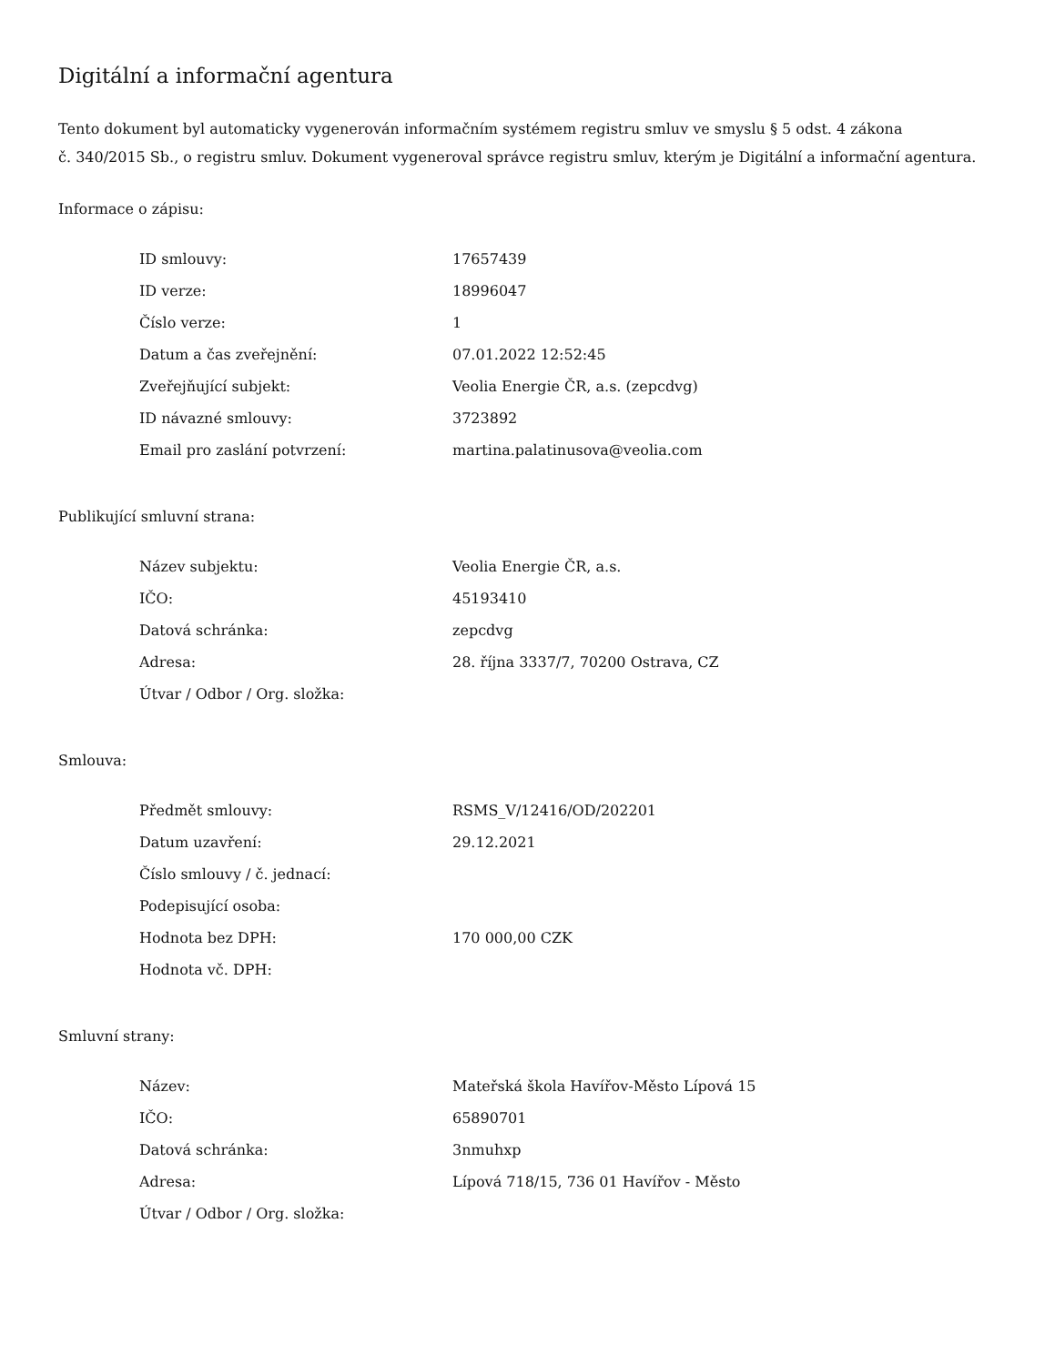Digitální a informační agentura
Tento dokument byl automaticky vygenerován informačním systémem registru smluv ve smyslu § 5 odst. 4 zákona
č. 340/2015 Sb., o registru smluv. Dokument vygeneroval správce registru smluv, kterým je Digitální a informační agentura.
Informace o zápisu:
| ID smlouvy: | 17657439 |
| ID verze: | 18996047 |
| Číslo verze: | 1 |
| Datum a čas zveřejnění: | 07.01.2022 12:52:45 |
| Zveřejňující subjekt: | Veolia Energie ČR, a.s. (zepcdvg) |
| ID návazné smlouvy: | 3723892 |
| Email pro zaslání potvrzení: | martina.palatinusova@veolia.com |
Publikující smluvní strana:
| Název subjektu: | Veolia Energie ČR, a.s. |
| IČO: | 45193410 |
| Datová schránka: | zepcdvg |
| Adresa: | 28. října 3337/7, 70200 Ostrava, CZ |
| Útvar / Odbor / Org. složka: | |
Smlouva:
| Předmět smlouvy: | RSMS_V/12416/OD/202201 |
| Datum uzavření: | 29.12.2021 |
| Číslo smlouvy / č. jednací: | |
| Podepisující osoba: | |
| Hodnota bez DPH: | 170 000,00 CZK |
| Hodnota vč. DPH: | |
Smluvní strany:
| Název: | Mateřská škola Havířov-Město Lípová 15 |
| IČO: | 65890701 |
| Datová schránka: | 3nmuhxp |
| Adresa: | Lípová 718/15, 736 01 Havířov - Město |
| Útvar / Odbor / Org. složka: | |